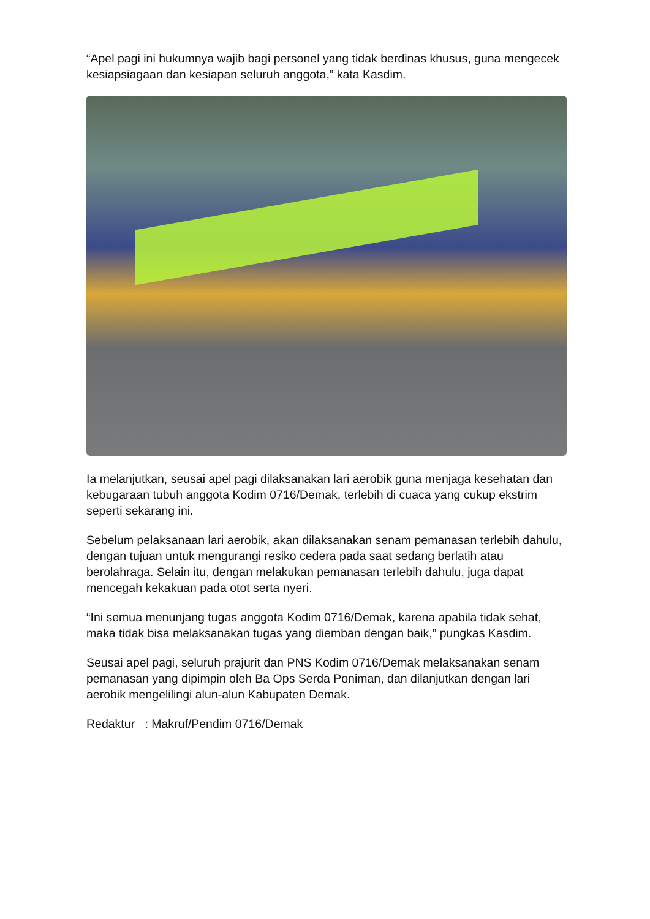“Apel pagi ini hukumnya wajib bagi personel yang tidak berdinas khusus, guna mengecek kesiapsiagaan dan kesiapan seluruh anggota,” kata Kasdim.
Ia melanjutkan, seusai apel pagi dilaksanakan lari aerobik guna menjaga kesehatan dan kebugaraan tubuh anggota Kodim 0716/Demak, terlebih di cuaca yang cukup ekstrim seperti sekarang ini.
Sebelum pelaksanaan lari aerobik, akan dilaksanakan senam pemanasan terlebih dahulu, dengan tujuan untuk mengurangi resiko cedera pada saat sedang berlatih atau berolahraga. Selain itu, dengan melakukan pemanasan terlebih dahulu, juga dapat mencegah kekakuan pada otot serta nyeri.
“Ini semua menunjang tugas anggota Kodim 0716/Demak, karena apabila tidak sehat, maka tidak bisa melaksanakan tugas yang diemban dengan baik,” pungkas Kasdim.
Seusai apel pagi, seluruh prajurit dan PNS Kodim 0716/Demak melaksanakan senam pemanasan yang dipimpin oleh Ba Ops Serda Poniman, dan dilanjutkan dengan lari aerobik mengelilingi alun-alun Kabupaten Demak.
Redaktur : Makruf/Pendim 0716/Demak